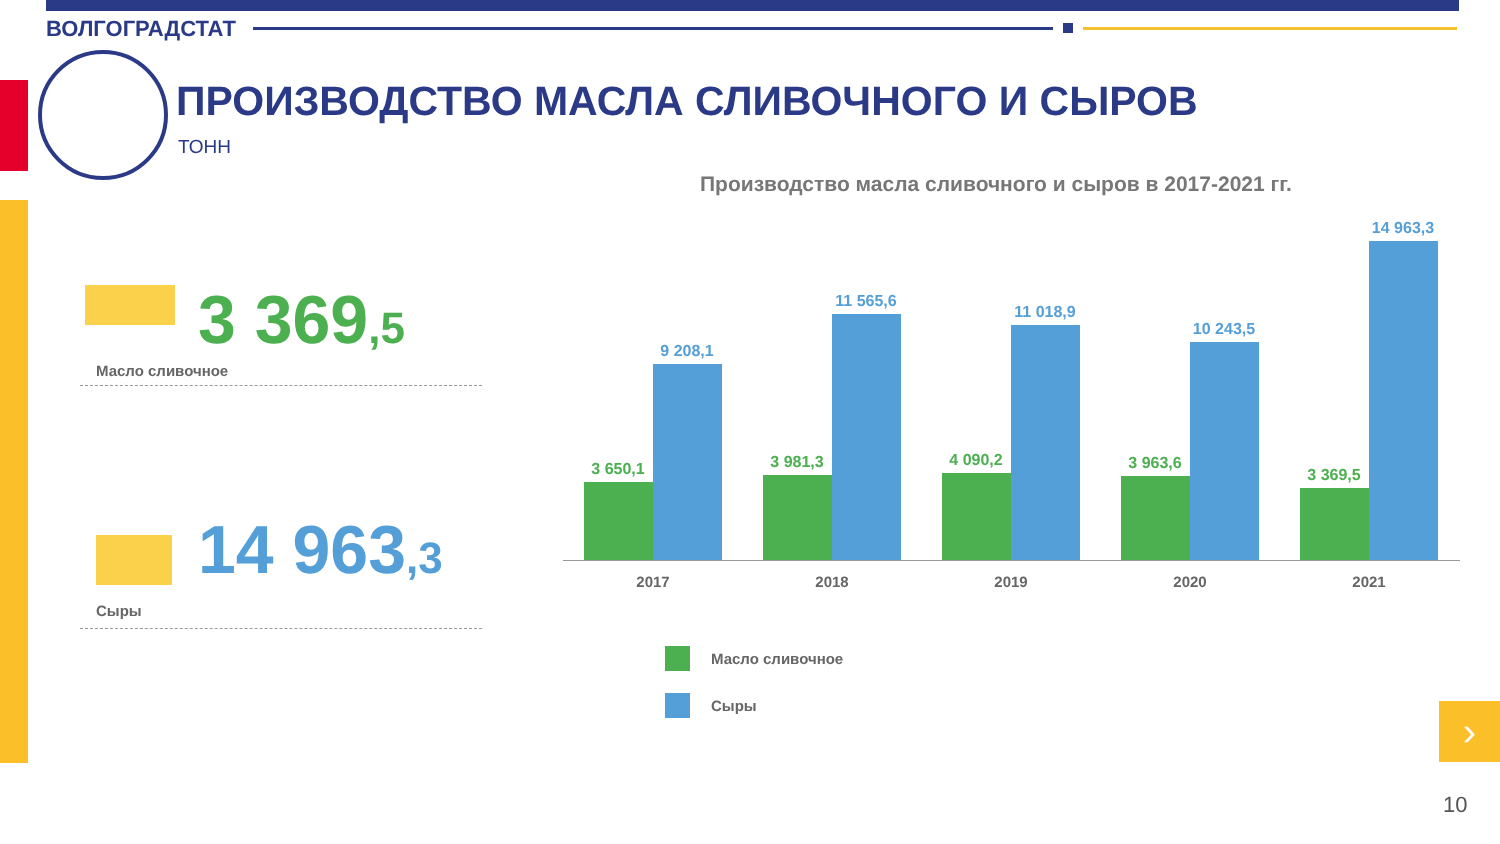ВОЛГОГРАДСТАТ
ПРОИЗВОДСТВО МАСЛА СЛИВОЧНОГО И СЫРОВ
ТОНН
Производство масла сливочного и сыров в 2017-2021 гг.
3 369,5
Масло сливочное
14 963,3
Сыры
3 650,1
9 208,1
3 981,3
11 565,6
4 090,2
11 018,9
3 963,6
10 243,5
3 369,5
14 963,3
2017 2018 2019 2020 2021
Масло сливочное
Сыры ›
10